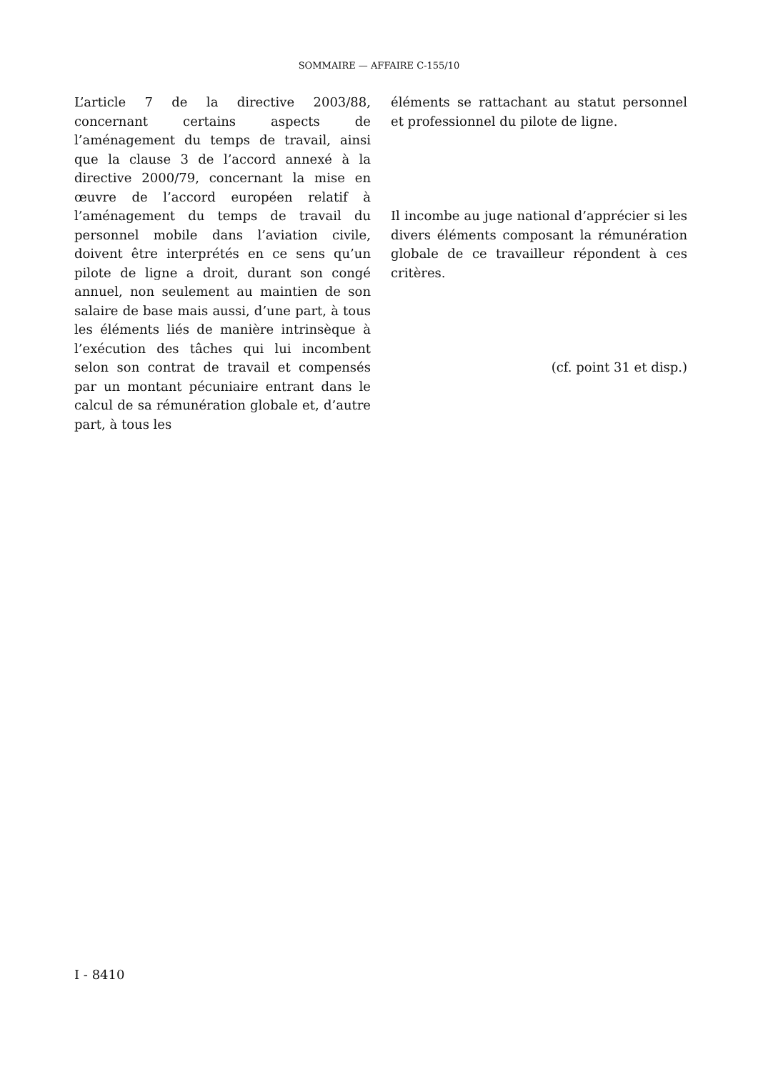SOMMAIRE — AFFAIRE C-155/10
L’article 7 de la directive 2003/88, concernant certains aspects de l’aménagement du temps de travail, ainsi que la clause 3 de l’accord annexé à la directive 2000/79, concernant la mise en œuvre de l’accord européen relatif à l’aménagement du temps de travail du personnel mobile dans l’aviation civile, doivent être interprétés en ce sens qu’un pilote de ligne a droit, durant son congé annuel, non seulement au maintien de son salaire de base mais aussi, d’une part, à tous les éléments liés de manière intrinsèque à l’exécution des tâches qui lui incombent selon son contrat de travail et compensés par un montant pécuniaire entrant dans le calcul de sa rémunération globale et, d’autre part, à tous les
éléments se rattachant au statut personnel et professionnel du pilote de ligne.
Il incombe au juge national d’apprécier si les divers éléments composant la rémunération globale de ce travailleur répondent à ces critères.
(cf. point 31 et disp.)
I - 8410